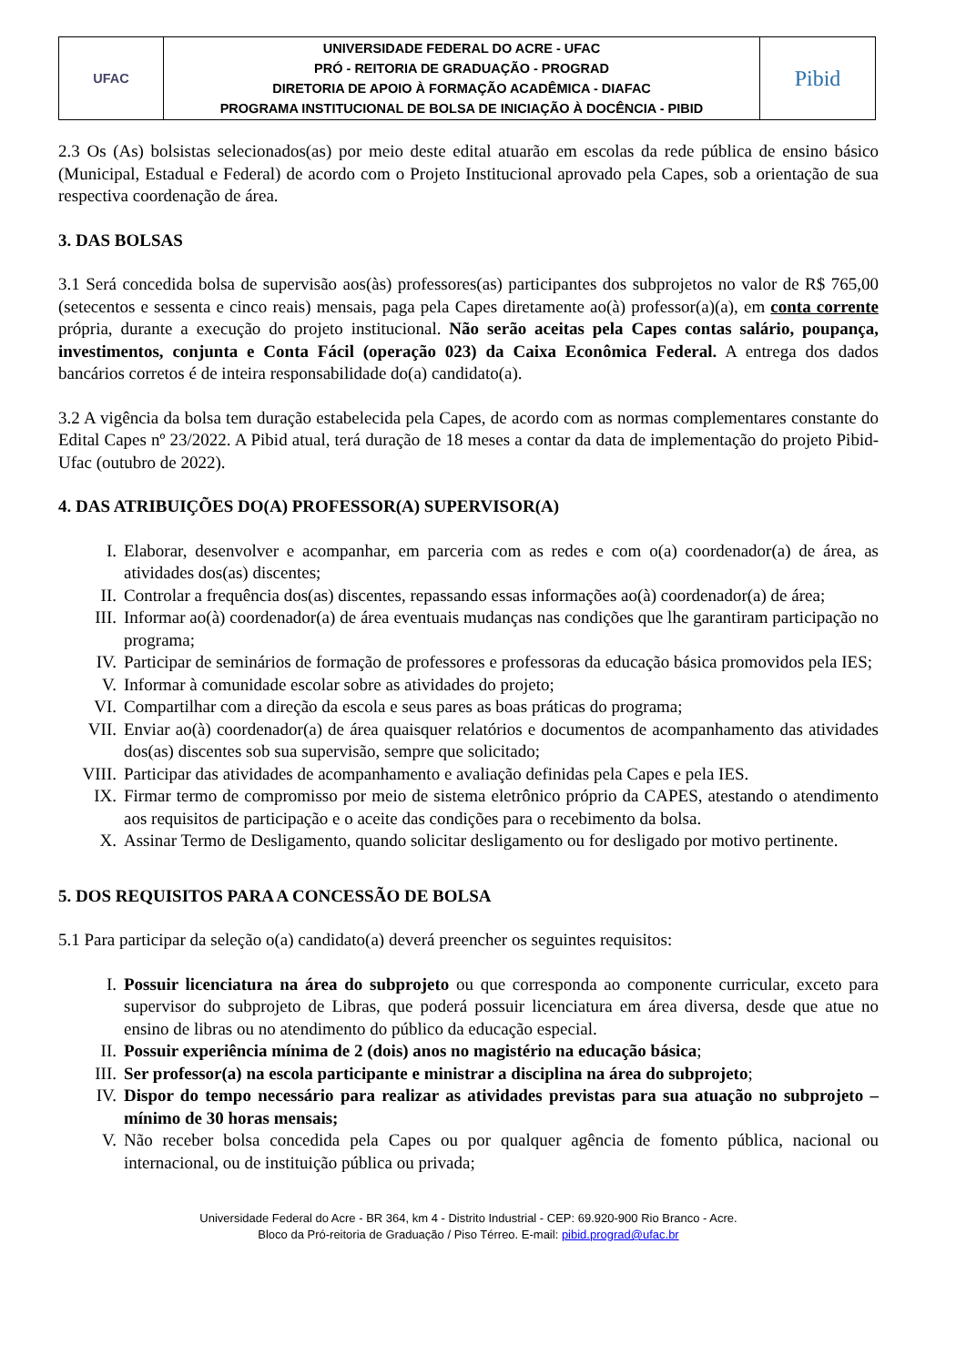| UFAC | UNIVERSIDADE FEDERAL DO ACRE - UFAC PRÓ - REITORIA DE GRADUAÇÃO - PROGRAD DIRETORIA DE APOIO À FORMAÇÃO ACADÊMICA - DIAFAC PROGRAMA INSTITUCIONAL DE BOLSA DE INICIAÇÃO À DOCÊNCIA - PIBID | Pibid |
2.3 Os (As) bolsistas selecionados(as) por meio deste edital atuarão em escolas da rede pública de ensino básico (Municipal, Estadual e Federal) de acordo com o Projeto Institucional aprovado pela Capes, sob a orientação de sua respectiva coordenação de área.
3. DAS BOLSAS
3.1 Será concedida bolsa de supervisão aos(às) professores(as) participantes dos subprojetos no valor de R$ 765,00 (setecentos e sessenta e cinco reais) mensais, paga pela Capes diretamente ao(à) professor(a)(a), em conta corrente própria, durante a execução do projeto institucional. Não serão aceitas pela Capes contas salário, poupança, investimentos, conjunta e Conta Fácil (operação 023) da Caixa Econômica Federal. A entrega dos dados bancários corretos é de inteira responsabilidade do(a) candidato(a).
3.2 A vigência da bolsa tem duração estabelecida pela Capes, de acordo com as normas complementares constante do Edital Capes nº 23/2022. A Pibid atual, terá duração de 18 meses a contar da data de implementação do projeto Pibid-Ufac (outubro de 2022).
4. DAS ATRIBUIÇÕES DO(A) PROFESSOR(A) SUPERVISOR(A)
I. Elaborar, desenvolver e acompanhar, em parceria com as redes e com o(a) coordenador(a) de área, as atividades dos(as) discentes;
II. Controlar a frequência dos(as) discentes, repassando essas informações ao(à) coordenador(a) de área;
III. Informar ao(à) coordenador(a) de área eventuais mudanças nas condições que lhe garantiram participação no programa;
IV. Participar de seminários de formação de professores e professoras da educação básica promovidos pela IES;
V. Informar à comunidade escolar sobre as atividades do projeto;
VI. Compartilhar com a direção da escola e seus pares as boas práticas do programa;
VII. Enviar ao(à) coordenador(a) de área quaisquer relatórios e documentos de acompanhamento das atividades dos(as) discentes sob sua supervisão, sempre que solicitado;
VIII. Participar das atividades de acompanhamento e avaliação definidas pela Capes e pela IES.
IX. Firmar termo de compromisso por meio de sistema eletrônico próprio da CAPES, atestando o atendimento aos requisitos de participação e o aceite das condições para o recebimento da bolsa.
X. Assinar Termo de Desligamento, quando solicitar desligamento ou for desligado por motivo pertinente.
5. DOS REQUISITOS PARA A CONCESSÃO DE BOLSA
5.1 Para participar da seleção o(a) candidato(a) deverá preencher os seguintes requisitos:
I. Possuir licenciatura na área do subprojeto ou que corresponda ao componente curricular, exceto para supervisor do subprojeto de Libras, que poderá possuir licenciatura em área diversa, desde que atue no ensino de libras ou no atendimento do público da educação especial.
II. Possuir experiência mínima de 2 (dois) anos no magistério na educação básica;
III. Ser professor(a) na escola participante e ministrar a disciplina na área do subprojeto;
IV. Dispor do tempo necessário para realizar as atividades previstas para sua atuação no subprojeto – mínimo de 30 horas mensais;
V. Não receber bolsa concedida pela Capes ou por qualquer agência de fomento pública, nacional ou internacional, ou de instituição pública ou privada;
Universidade Federal do Acre - BR 364, km 4 - Distrito Industrial - CEP: 69.920-900 Rio Branco - Acre.
Bloco da Pró-reitoria de Graduação / Piso Térreo. E-mail: pibid.prograd@ufac.br